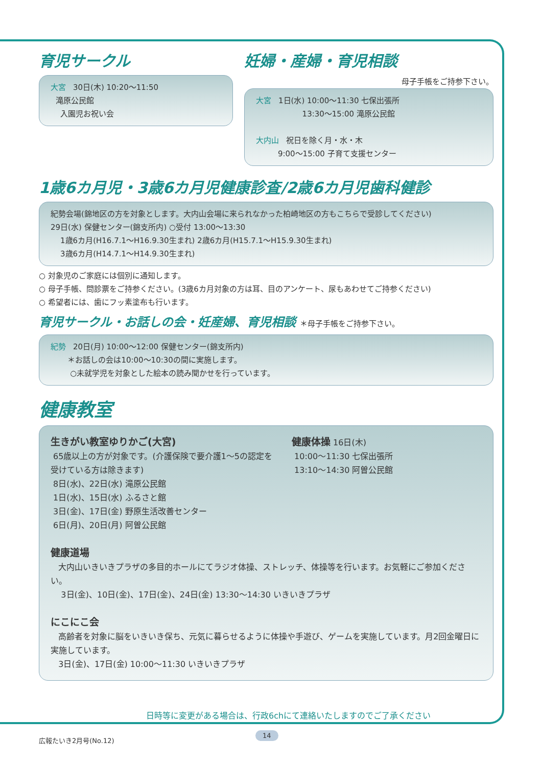育児サークル
大宮 30日(木) 10:20〜11:50
滝原公民館
入園児お祝い会
妊婦・産婦・育児相談
母子手帳をご持参下さい。
大宮 1日(水) 10:00〜11:30 七保出張所
13:30〜15:00 滝原公民館
大内山 祝日を除く月・水・木
9:00〜15:00 子育て支援センター
1歳6カ月児・3歳6カ月児健康診査/2歳6カ月児歯科健診
紀勢会場(錦地区の方を対象とします。大内山会場に来られなかった柏崎地区の方もこちらで受診してください)
29日(水) 保健センター(錦支所内) ○受付 13:00〜13:30
1歳6カ月(H16.7.1〜H16.9.30生まれ) 2歳6カ月(H15.7.1〜H15.9.30生まれ)
3歳6カ月(H14.7.1〜H14.9.30生まれ)
○ 対象児のご家庭には個別に通知します。
○ 母子手帳、問診票をご持参ください。(3歳6カ月対象の方は耳、目のアンケート、尿もあわせてご持参ください)
○ 希望者には、歯にフッ素塗布も行います。
育児サークル・お話しの会・妊産婦、育児相談 ＊母子手帳をご持参下さい。
紀勢 20日(月) 10:00〜12:00 保健センター(錦支所内)
＊お話しの会は10:00〜10:30の間に実施します。
○未就学児を対象とした絵本の読み聞かせを行っています。
健康教室
生きがい教室ゆりかご(大宮)
65歳以上の方が対象です。(介護保険で要介護1〜5の認定を受けている方は除きます)
8日(水)、22日(水) 滝原公民館
1日(水)、15日(水) ふるさと館
3日(金)、17日(金) 野原生活改善センター
6日(月)、20日(月) 阿曽公民館
健康体操 16日(木)
10:00〜11:30 七保出張所
13:10〜14:30 阿曽公民館
健康道場
大内山いきいきプラザの多目的ホールにてラジオ体操、ストレッチ、体操等を行います。お気軽にご参加ください。
3日(金)、10日(金)、17日(金)、24日(金) 13:30〜14:30 いきいきプラザ
にこにこ会
高齢者を対象に脳をいきいき保ち、元気に暮らせるように体操や手遊び、ゲームを実施しています。月2回金曜日に実施しています。
3日(金)、17日(金) 10:00〜11:30 いきいきプラザ
日時等に変更がある場合は、行政6chにて連絡いたしますのでご了承ください
広報たいき2月号(No.12)
14